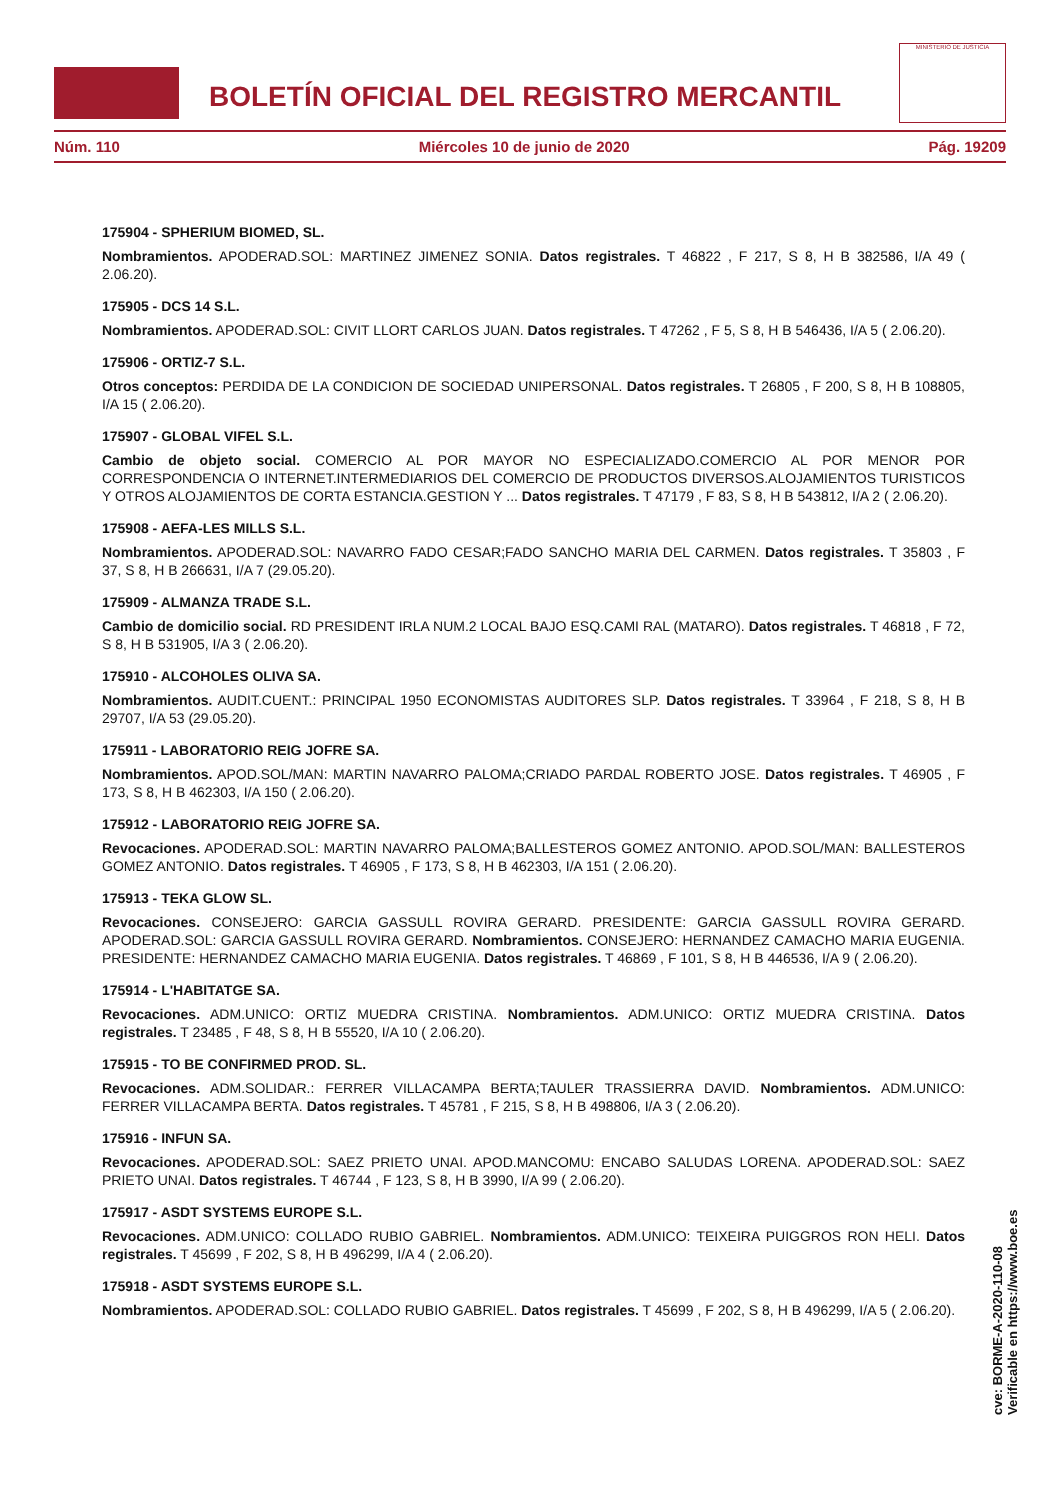BOLETÍN OFICIAL DEL REGISTRO MERCANTIL
MINISTERIO DE JUSTICIA
Núm. 110 Miércoles 10 de junio de 2020 Pág. 19209
175904 - SPHERIUM BIOMED, SL.
Nombramientos. APODERAD.SOL: MARTINEZ JIMENEZ SONIA. Datos registrales. T 46822 , F 217, S 8, H B 382586, I/A 49 ( 2.06.20).
175905 - DCS 14 S.L.
Nombramientos. APODERAD.SOL: CIVIT LLORT CARLOS JUAN. Datos registrales. T 47262 , F 5, S 8, H B 546436, I/A 5 ( 2.06.20).
175906 - ORTIZ-7 S.L.
Otros conceptos: PERDIDA DE LA CONDICION DE SOCIEDAD UNIPERSONAL. Datos registrales. T 26805 , F 200, S 8, H B 108805, I/A 15 ( 2.06.20).
175907 - GLOBAL VIFEL S.L.
Cambio de objeto social. COMERCIO AL POR MAYOR NO ESPECIALIZADO.COMERCIO AL POR MENOR POR CORRESPONDENCIA O INTERNET.INTERMEDIARIOS DEL COMERCIO DE PRODUCTOS DIVERSOS.ALOJAMIENTOS TURISTICOS Y OTROS ALOJAMIENTOS DE CORTA ESTANCIA.GESTION Y ... Datos registrales. T 47179 , F 83, S 8, H B 543812, I/A 2 ( 2.06.20).
175908 - AEFA-LES MILLS S.L.
Nombramientos. APODERAD.SOL: NAVARRO FADO CESAR;FADO SANCHO MARIA DEL CARMEN. Datos registrales. T 35803 , F 37, S 8, H B 266631, I/A 7 (29.05.20).
175909 - ALMANZA TRADE S.L.
Cambio de domicilio social. RD PRESIDENT IRLA NUM.2 LOCAL BAJO ESQ.CAMI RAL (MATARO). Datos registrales. T 46818 , F 72, S 8, H B 531905, I/A 3 ( 2.06.20).
175910 - ALCOHOLES OLIVA SA.
Nombramientos. AUDIT.CUENT.: PRINCIPAL 1950 ECONOMISTAS AUDITORES SLP. Datos registrales. T 33964 , F 218, S 8, H B 29707, I/A 53 (29.05.20).
175911 - LABORATORIO REIG JOFRE SA.
Nombramientos. APOD.SOL/MAN: MARTIN NAVARRO PALOMA;CRIADO PARDAL ROBERTO JOSE. Datos registrales. T 46905 , F 173, S 8, H B 462303, I/A 150 ( 2.06.20).
175912 - LABORATORIO REIG JOFRE SA.
Revocaciones. APODERAD.SOL: MARTIN NAVARRO PALOMA;BALLESTEROS GOMEZ ANTONIO. APOD.SOL/MAN: BALLESTEROS GOMEZ ANTONIO. Datos registrales. T 46905 , F 173, S 8, H B 462303, I/A 151 ( 2.06.20).
175913 - TEKA GLOW SL.
Revocaciones. CONSEJERO: GARCIA GASSULL ROVIRA GERARD. PRESIDENTE: GARCIA GASSULL ROVIRA GERARD. APODERAD.SOL: GARCIA GASSULL ROVIRA GERARD. Nombramientos. CONSEJERO: HERNANDEZ CAMACHO MARIA EUGENIA. PRESIDENTE: HERNANDEZ CAMACHO MARIA EUGENIA. Datos registrales. T 46869 , F 101, S 8, H B 446536, I/A 9 ( 2.06.20).
175914 - L'HABITATGE SA.
Revocaciones. ADM.UNICO: ORTIZ MUEDRA CRISTINA. Nombramientos. ADM.UNICO: ORTIZ MUEDRA CRISTINA. Datos registrales. T 23485 , F 48, S 8, H B 55520, I/A 10 ( 2.06.20).
175915 - TO BE CONFIRMED PROD. SL.
Revocaciones. ADM.SOLIDAR.: FERRER VILLACAMPA BERTA;TAULER TRASSIERRA DAVID. Nombramientos. ADM.UNICO: FERRER VILLACAMPA BERTA. Datos registrales. T 45781 , F 215, S 8, H B 498806, I/A 3 ( 2.06.20).
175916 - INFUN SA.
Revocaciones. APODERAD.SOL: SAEZ PRIETO UNAI. APOD.MANCOMU: ENCABO SALUDAS LORENA. APODERAD.SOL: SAEZ PRIETO UNAI. Datos registrales. T 46744 , F 123, S 8, H B 3990, I/A 99 ( 2.06.20).
175917 - ASDT SYSTEMS EUROPE S.L.
Revocaciones. ADM.UNICO: COLLADO RUBIO GABRIEL. Nombramientos. ADM.UNICO: TEIXEIRA PUIGGROS RON HELI. Datos registrales. T 45699 , F 202, S 8, H B 496299, I/A 4 ( 2.06.20).
175918 - ASDT SYSTEMS EUROPE S.L.
Nombramientos. APODERAD.SOL: COLLADO RUBIO GABRIEL. Datos registrales. T 45699 , F 202, S 8, H B 496299, I/A 5 ( 2.06.20).
cve: BORME-A-2020-110-08
Verificable en https://www.boe.es